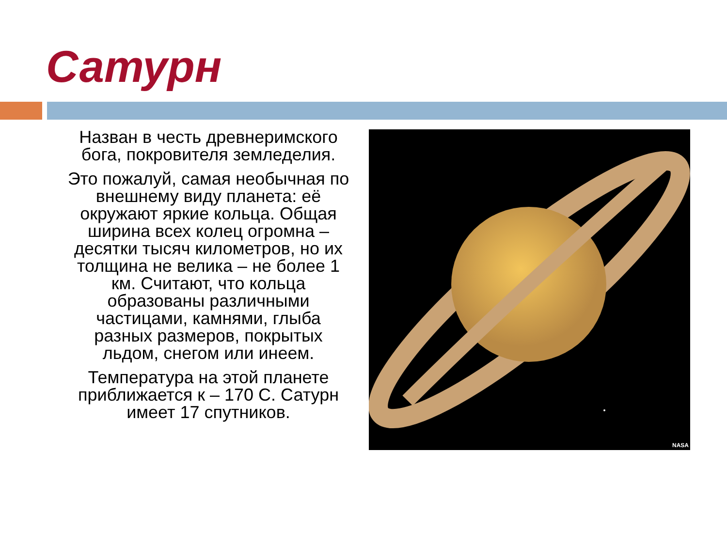Сатурн
Назван в честь древнеримского бога, покровителя земледелия.
Это пожалуй, самая необычная по внешнему виду планета: её окружают яркие кольца. Общая ширина всех колец огромна – десятки тысяч километров, но их толщина не велика – не более 1 км. Считают, что кольца образованы различными частицами, камнями, глыба разных размеров, покрытых льдом, снегом или инеем.
Температура на этой планете приближается к – 170 С. Сатурн имеет 17 спутников.
NASA